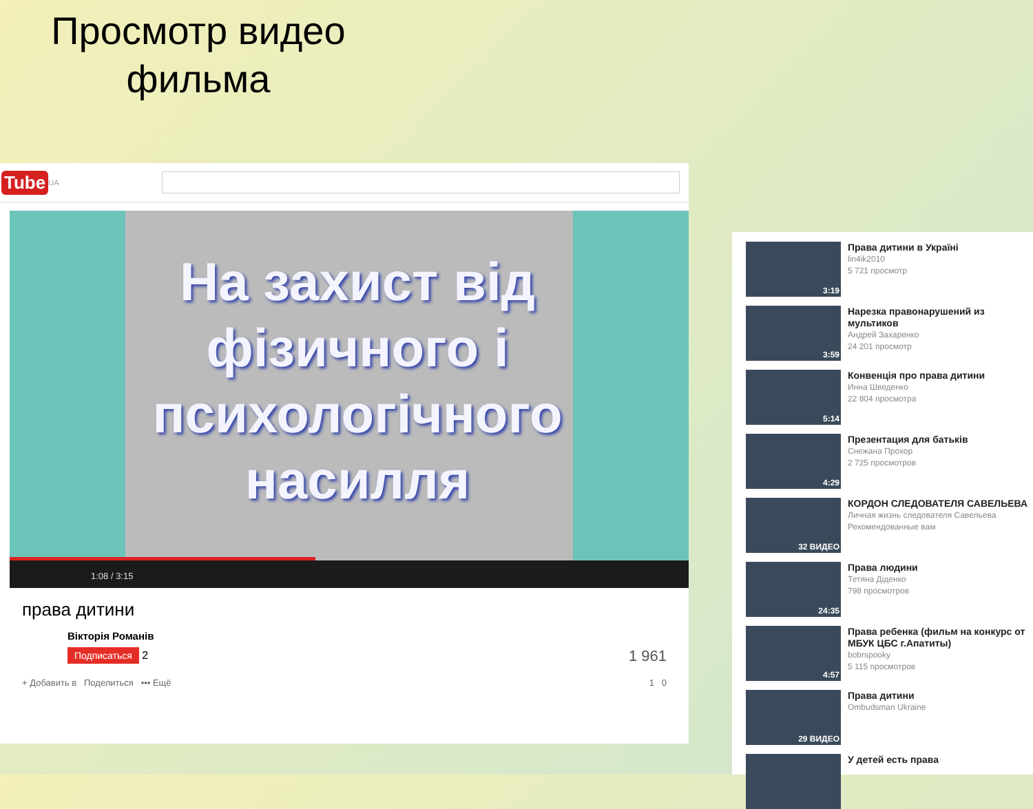Просмотр видео фильма
Tube UA
На захист від фізичного і психологічного насилля
1:08 / 3:15
права дитини
Вікторія Романів
Подписаться 2 1 961
+ Добавить в Поделиться ••• Ещё 1 0
3:19
Права дитини в Україні
lin4ik2010
5 721 просмотр
3:59
Нарезка правонарушений из мультиков
Андрей Захаренко
24 201 просмотр
5:14
Конвенція про права дитини
Инна Шведенко
22 804 просмотра
4:29
Презентация для батьків
Снежана Прохор
2 725 просмотров
32 ВИДЕО
КОРДОН СЛЕДОВАТЕЛЯ САВЕЛЬЕВА
Личная жизнь следователя Савельева
Рекомендованные вам
24:35
Права людини
Тетяна Діденко
798 просмотров
4:57
Права ребенка (фильм на конкурс от МБУК ЦБС г.Апатиты)
bobrspooky
5 115 просмотров
29 ВИДЕО
Права дитини
Ombudsman Ukraine
У детей есть права